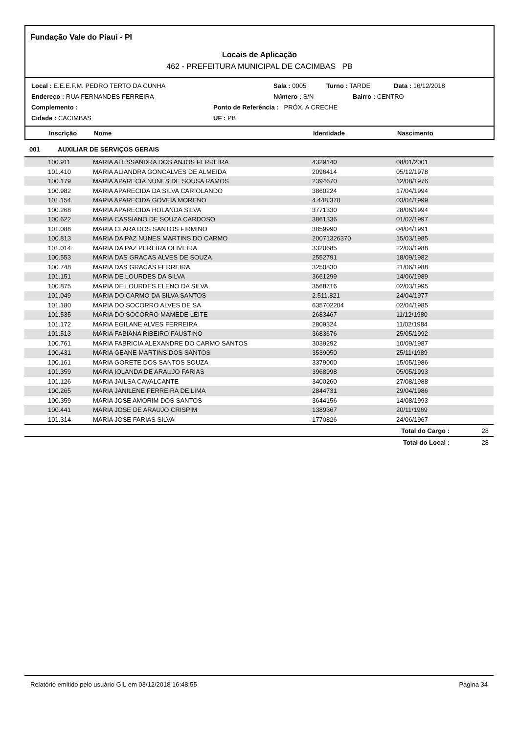Fundação Vale do Piauí - PI
Locais de Aplicação
462 - PREFEITURA MUNICIPAL DE CACIMBAS PB
Local : E.E.E.F.M. PEDRO TERTO DA CUNHA Sala : 0005 Turno : TARDE Data : 16/12/2018
Endereço : RUA FERNANDES FERREIRA Número : S/N Bairro : CENTRO
Complemento : Ponto de Referência : PRÓX. A CRECHE
Cidade : CACIMBAS UF : PB
Inscrição Nome Identidade Nascimento
001 AUXILIAR DE SERVIÇOS GERAIS
| 100.911 | MARIA ALESSANDRA DOS ANJOS FERREIRA | 4329140 | 08/01/2001 | |
| 101.410 | MARIA ALIANDRA GONCALVES DE ALMEIDA | 2096414 | 05/12/1978 | |
| 100.179 | MARIA APARECIA NUNES DE SOUSA RAMOS | 2394670 | 12/08/1976 | |
| 100.982 | MARIA APARECIDA DA SILVA CARIOLANDO | 3860224 | 17/04/1994 | |
| 101.154 | MARIA APARECIDA GOVEIA MORENO | 4.448.370 | 03/04/1999 | |
| 100.268 | MARIA APARECIDA HOLANDA SILVA | 3771330 | 28/06/1994 | |
| 100.622 | MARIA CASSIANO DE SOUZA CARDOSO | 3861336 | 01/02/1997 | |
| 101.088 | MARIA CLARA DOS SANTOS FIRMINO | 3859990 | 04/04/1991 | |
| 100.813 | MARIA DA PAZ NUNES MARTINS DO CARMO | 20071326370 | 15/03/1985 | |
| 101.014 | MARIA DA PAZ PEREIRA OLIVEIRA | 3320685 | 22/03/1988 | |
| 100.553 | MARIA DAS GRACAS ALVES DE SOUZA | 2552791 | 18/09/1982 | |
| 100.748 | MARIA DAS GRACAS FERREIRA | 3250830 | 21/06/1988 | |
| 101.151 | MARIA DE LOURDES DA SILVA | 3661299 | 14/06/1989 | |
| 100.875 | MARIA DE LOURDES ELENO DA SILVA | 3568716 | 02/03/1995 | |
| 101.049 | MARIA DO CARMO DA SILVA SANTOS | 2.511.821 | 24/04/1977 | |
| 101.180 | MARIA DO SOCORRO ALVES DE SA | 635702204 | 02/04/1985 | |
| 101.535 | MARIA DO SOCORRO MAMEDE LEITE | 2683467 | 11/12/1980 | |
| 101.172 | MARIA EGILANE ALVES FERREIRA | 2809324 | 11/02/1984 | |
| 101.513 | MARIA FABIANA RIBEIRO FAUSTINO | 3683676 | 25/05/1992 | |
| 100.761 | MARIA FABRICIA ALEXANDRE DO CARMO SANTOS | 3039292 | 10/09/1987 | |
| 100.431 | MARIA GEANE MARTINS DOS SANTOS | 3539050 | 25/11/1989 | |
| 100.161 | MARIA GORETE DOS SANTOS SOUZA | 3379000 | 15/05/1986 | |
| 101.359 | MARIA IOLANDA DE ARAUJO FARIAS | 3968998 | 05/05/1993 | |
| 101.126 | MARIA JAILSA CAVALCANTE | 3400260 | 27/08/1988 | |
| 100.265 | MARIA JANILENE FERREIRA DE LIMA | 2844731 | 29/04/1986 | |
| 100.359 | MARIA JOSE AMORIM DOS SANTOS | 3644156 | 14/08/1993 | |
| 100.441 | MARIA JOSE DE ARAUJO CRISPIM | 1389367 | 20/11/1969 | |
| 101.314 | MARIA JOSE FARIAS SILVA | 1770826 | 24/06/1967 | |
| | | | Total do Cargo : | 28 |
| | | | Total do Local : | 28 |
Relatório emitido pelo usuário GIL em 03/12/2018 16:48:55 Página 34